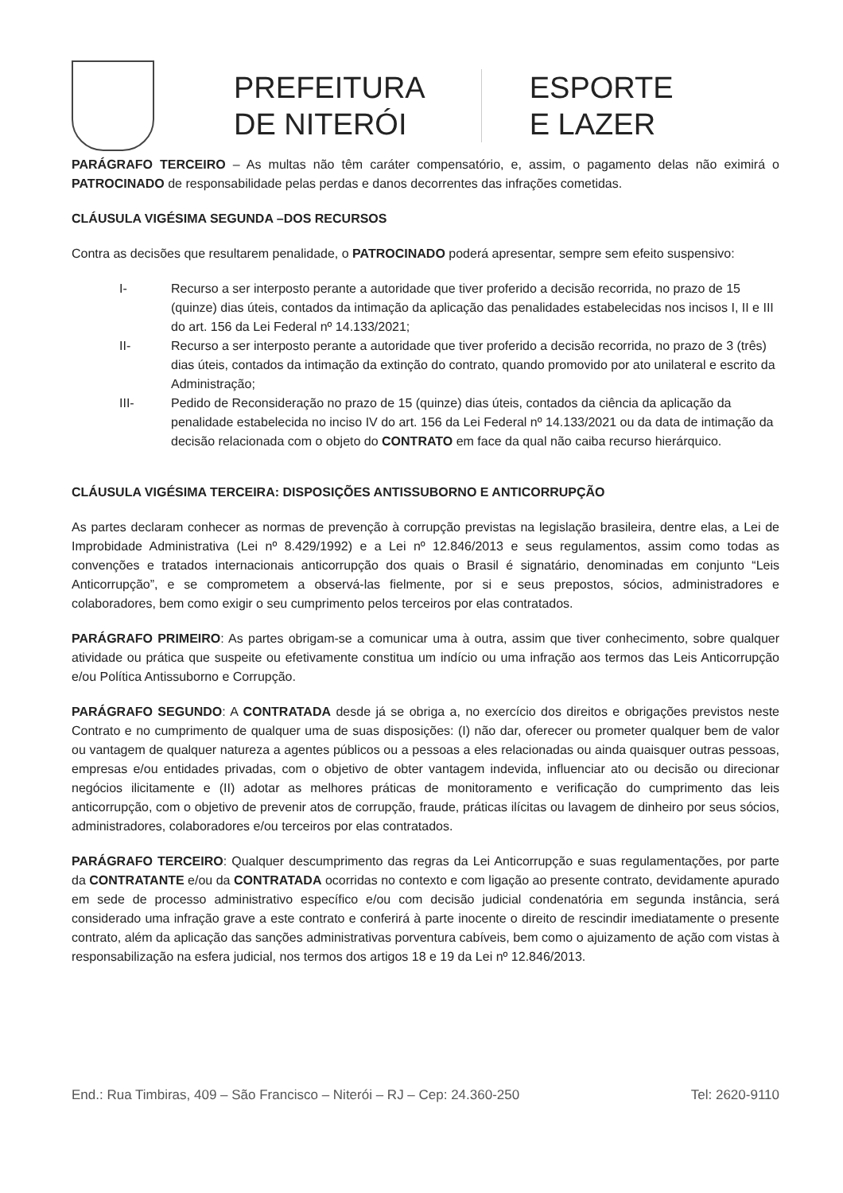PREFEITURA
DE NITERÓI
ESPORTE
E LAZER
PARÁGRAFO TERCEIRO – As multas não têm caráter compensatório, e, assim, o pagamento delas não eximirá o PATROCINADO de responsabilidade pelas perdas e danos decorrentes das infrações cometidas.
CLÁUSULA VIGÉSIMA SEGUNDA –DOS RECURSOS
Contra as decisões que resultarem penalidade, o PATROCINADO poderá apresentar, sempre sem efeito suspensivo:
I- Recurso a ser interposto perante a autoridade que tiver proferido a decisão recorrida, no prazo de 15 (quinze) dias úteis, contados da intimação da aplicação das penalidades estabelecidas nos incisos I, II e III do art. 156 da Lei Federal nº 14.133/2021;
II- Recurso a ser interposto perante a autoridade que tiver proferido a decisão recorrida, no prazo de 3 (três) dias úteis, contados da intimação da extinção do contrato, quando promovido por ato unilateral e escrito da Administração;
III- Pedido de Reconsideração no prazo de 15 (quinze) dias úteis, contados da ciência da aplicação da penalidade estabelecida no inciso IV do art. 156 da Lei Federal nº 14.133/2021 ou da data de intimação da decisão relacionada com o objeto do CONTRATO em face da qual não caiba recurso hierárquico.
CLÁUSULA VIGÉSIMA TERCEIRA: DISPOSIÇÕES ANTISSUBORNO E ANTICORRUPÇÃO
As partes declaram conhecer as normas de prevenção à corrupção previstas na legislação brasileira, dentre elas, a Lei de Improbidade Administrativa (Lei nº 8.429/1992) e a Lei nº 12.846/2013 e seus regulamentos, assim como todas as convenções e tratados internacionais anticorrupção dos quais o Brasil é signatário, denominadas em conjunto “Leis Anticorrupção”, e se comprometem a observá-las fielmente, por si e seus prepostos, sócios, administradores e colaboradores, bem como exigir o seu cumprimento pelos terceiros por elas contratados.
PARÁGRAFO PRIMEIRO: As partes obrigam-se a comunicar uma à outra, assim que tiver conhecimento, sobre qualquer atividade ou prática que suspeite ou efetivamente constitua um indício ou uma infração aos termos das Leis Anticorrupção e/ou Política Antissuborno e Corrupção.
PARÁGRAFO SEGUNDO: A CONTRATADA desde já se obriga a, no exercício dos direitos e obrigações previstos neste Contrato e no cumprimento de qualquer uma de suas disposições: (I) não dar, oferecer ou prometer qualquer bem de valor ou vantagem de qualquer natureza a agentes públicos ou a pessoas a eles relacionadas ou ainda quaisquer outras pessoas, empresas e/ou entidades privadas, com o objetivo de obter vantagem indevida, influenciar ato ou decisão ou direcionar negócios ilicitamente e (II) adotar as melhores práticas de monitoramento e verificação do cumprimento das leis anticorrupção, com o objetivo de prevenir atos de corrupção, fraude, práticas ilícitas ou lavagem de dinheiro por seus sócios, administradores, colaboradores e/ou terceiros por elas contratados.
PARÁGRAFO TERCEIRO: Qualquer descumprimento das regras da Lei Anticorrupção e suas regulamentações, por parte da CONTRATANTE e/ou da CONTRATADA ocorridas no contexto e com ligação ao presente contrato, devidamente apurado em sede de processo administrativo específico e/ou com decisão judicial condenatória em segunda instância, será considerado uma infração grave a este contrato e conferirá à parte inocente o direito de rescindir imediatamente o presente contrato, além da aplicação das sanções administrativas porventura cabíveis, bem como o ajuizamento de ação com vistas à responsabilização na esfera judicial, nos termos dos artigos 18 e 19 da Lei nº 12.846/2013.
End.: Rua Timbiras, 409 – São Francisco – Niterói – RJ – Cep: 24.360-250 Tel: 2620-9110